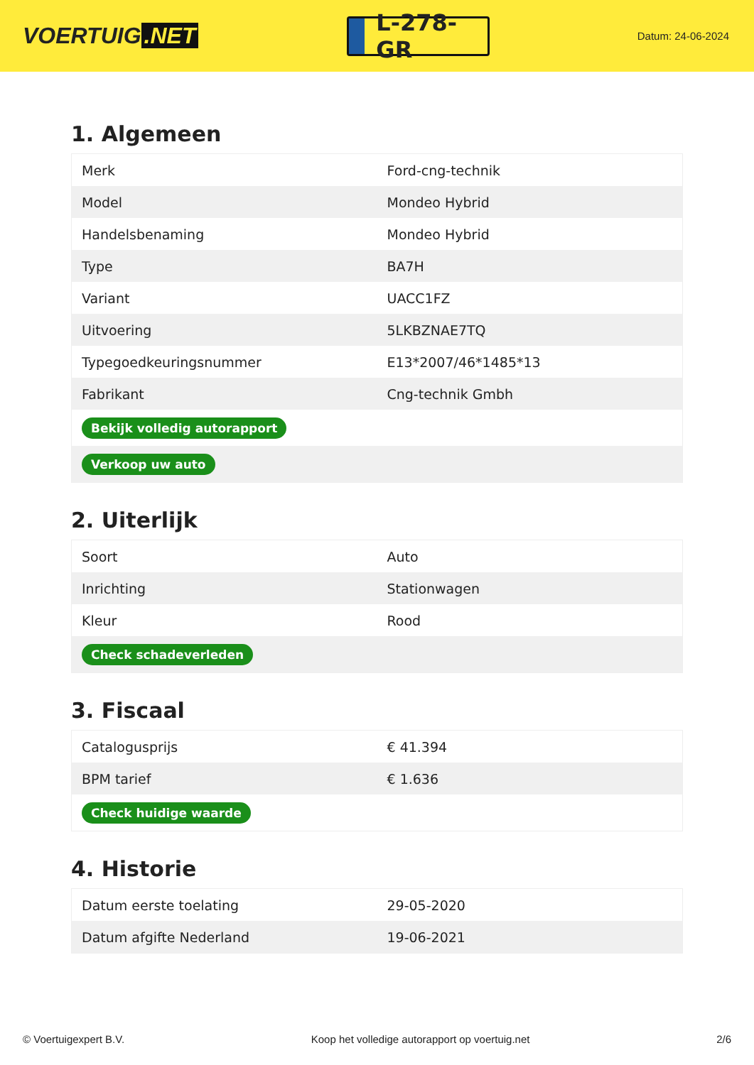VOERTUIG.NET
L-278-GR
Datum: 24-06-2024
1. Algemeen
| Merk | Ford-cng-technik |
| Model | Mondeo Hybrid |
| Handelsbenaming | Mondeo Hybrid |
| Type | BA7H |
| Variant | UACC1FZ |
| Uitvoering | 5LKBZNAE7TQ |
| Typegoedkeuringsnummer | E13*2007/46*1485*13 |
| Fabrikant | Cng-technik Gmbh |
| Bekijk volledig autorapport | |
| Verkoop uw auto | |
2. Uiterlijk
| Soort | Auto |
| Inrichting | Stationwagen |
| Kleur | Rood |
| Check schadeverleden | |
3. Fiscaal
| Catalogusprijs | € 41.394 |
| BPM tarief | € 1.636 |
| Check huidige waarde | |
4. Historie
| Datum eerste toelating | 29-05-2020 |
| Datum afgifte Nederland | 19-06-2021 |
© Voertuigexpert B.V. Koop het volledige autorapport op voertuig.net 2/6